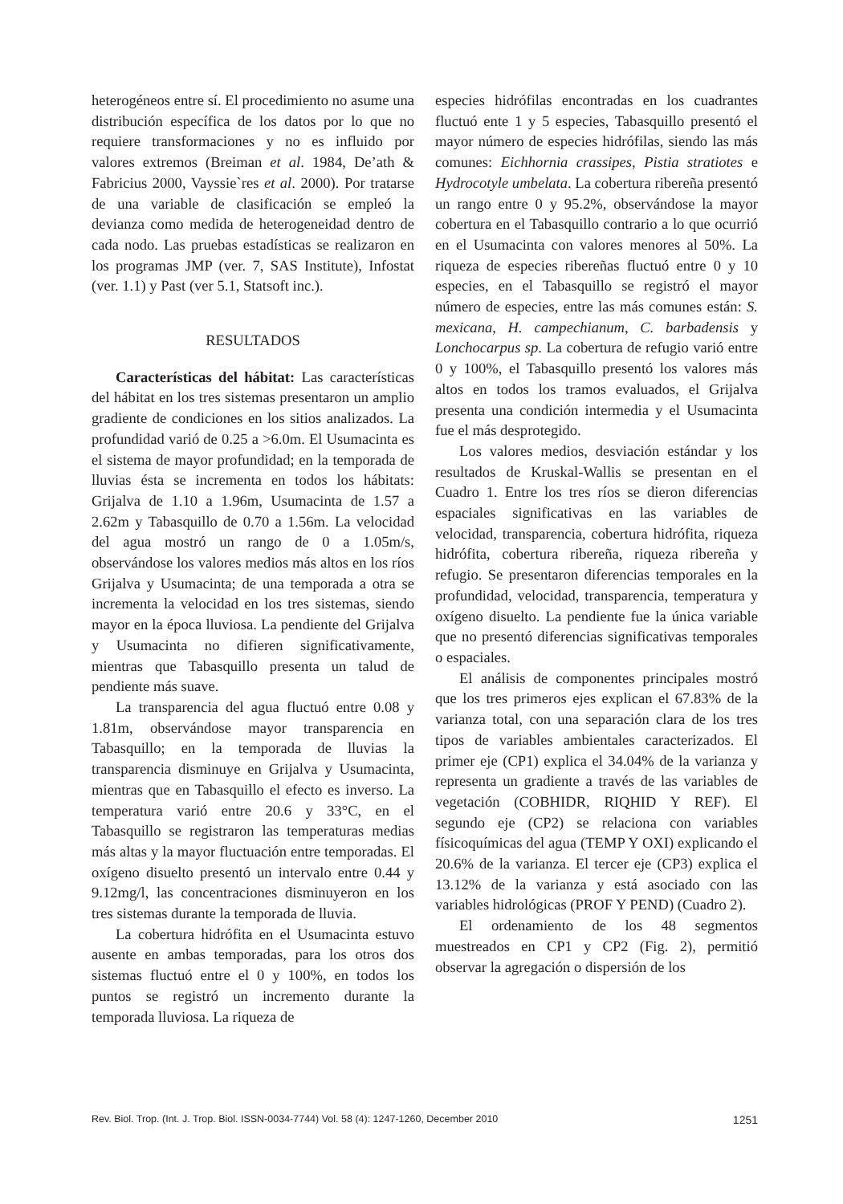heterogéneos entre sí. El procedimiento no asume una distribución específica de los datos por lo que no requiere transformaciones y no es influido por valores extremos (Breiman et al. 1984, De’ath & Fabricius 2000, Vayssie`res et al. 2000). Por tratarse de una variable de clasificación se empleó la devianza como medida de heterogeneidad dentro de cada nodo. Las pruebas estadísticas se realizaron en los programas JMP (ver. 7, SAS Institute), Infostat (ver. 1.1) y Past (ver 5.1, Statsoft inc.).
RESULTADOS
Características del hábitat: Las características del hábitat en los tres sistemas presentaron un amplio gradiente de condiciones en los sitios analizados. La profundidad varió de 0.25 a >6.0m. El Usumacinta es el sistema de mayor profundidad; en la temporada de lluvias ésta se incrementa en todos los hábitats: Grijalva de 1.10 a 1.96m, Usumacinta de 1.57 a 2.62m y Tabasquillo de 0.70 a 1.56m. La velocidad del agua mostró un rango de 0 a 1.05m/s, observándose los valores medios más altos en los ríos Grijalva y Usumacinta; de una temporada a otra se incrementa la velocidad en los tres sistemas, siendo mayor en la época lluviosa. La pendiente del Grijalva y Usumacinta no difieren significativamente, mientras que Tabasquillo presenta un talud de pendiente más suave.
La transparencia del agua fluctuó entre 0.08 y 1.81m, observándose mayor transparencia en Tabasquillo; en la temporada de lluvias la transparencia disminuye en Grijalva y Usumacinta, mientras que en Tabasquillo el efecto es inverso. La temperatura varió entre 20.6 y 33°C, en el Tabasquillo se registraron las temperaturas medias más altas y la mayor fluctuación entre temporadas. El oxígeno disuelto presentó un intervalo entre 0.44 y 9.12mg/l, las concentraciones disminuyeron en los tres sistemas durante la temporada de lluvia.
La cobertura hidrófita en el Usumacinta estuvo ausente en ambas temporadas, para los otros dos sistemas fluctuó entre el 0 y 100%, en todos los puntos se registró un incremento durante la temporada lluviosa. La riqueza de
especies hidrófilas encontradas en los cuadrantes fluctuó ente 1 y 5 especies, Tabasquillo presentó el mayor número de especies hidrófilas, siendo las más comunes: Eichhornia crassipes, Pistia stratiotes e Hydrocotyle umbelata. La cobertura ribereña presentó un rango entre 0 y 95.2%, observándose la mayor cobertura en el Tabasquillo contrario a lo que ocurrió en el Usumacinta con valores menores al 50%. La riqueza de especies ribereñas fluctuó entre 0 y 10 especies, en el Tabasquillo se registró el mayor número de especies, entre las más comunes están: S. mexicana, H. campechianum, C. barbadensis y Lonchocarpus sp. La cobertura de refugio varió entre 0 y 100%, el Tabasquillo presentó los valores más altos en todos los tramos evaluados, el Grijalva presenta una condición intermedia y el Usumacinta fue el más desprotegido.
Los valores medios, desviación estándar y los resultados de Kruskal-Wallis se presentan en el Cuadro 1. Entre los tres ríos se dieron diferencias espaciales significativas en las variables de velocidad, transparencia, cobertura hidrófita, riqueza hidrófita, cobertura ribereña, riqueza ribereña y refugio. Se presentaron diferencias temporales en la profundidad, velocidad, transparencia, temperatura y oxígeno disuelto. La pendiente fue la única variable que no presentó diferencias significativas temporales o espaciales.
El análisis de componentes principales mostró que los tres primeros ejes explican el 67.83% de la varianza total, con una separación clara de los tres tipos de variables ambientales caracterizados. El primer eje (CP1) explica el 34.04% de la varianza y representa un gradiente a través de las variables de vegetación (COBHIDR, RIQHID Y REF). El segundo eje (CP2) se relaciona con variables físicoquímicas del agua (TEMP Y OXI) explicando el 20.6% de la varianza. El tercer eje (CP3) explica el 13.12% de la varianza y está asociado con las variables hidrológicas (PROF Y PEND) (Cuadro 2).
El ordenamiento de los 48 segmentos muestreados en CP1 y CP2 (Fig. 2), permitió observar la agregación o dispersión de los
Rev. Biol. Trop. (Int. J. Trop. Biol. ISSN-0034-7744) Vol. 58 (4): 1247-1260, December 2010 1251